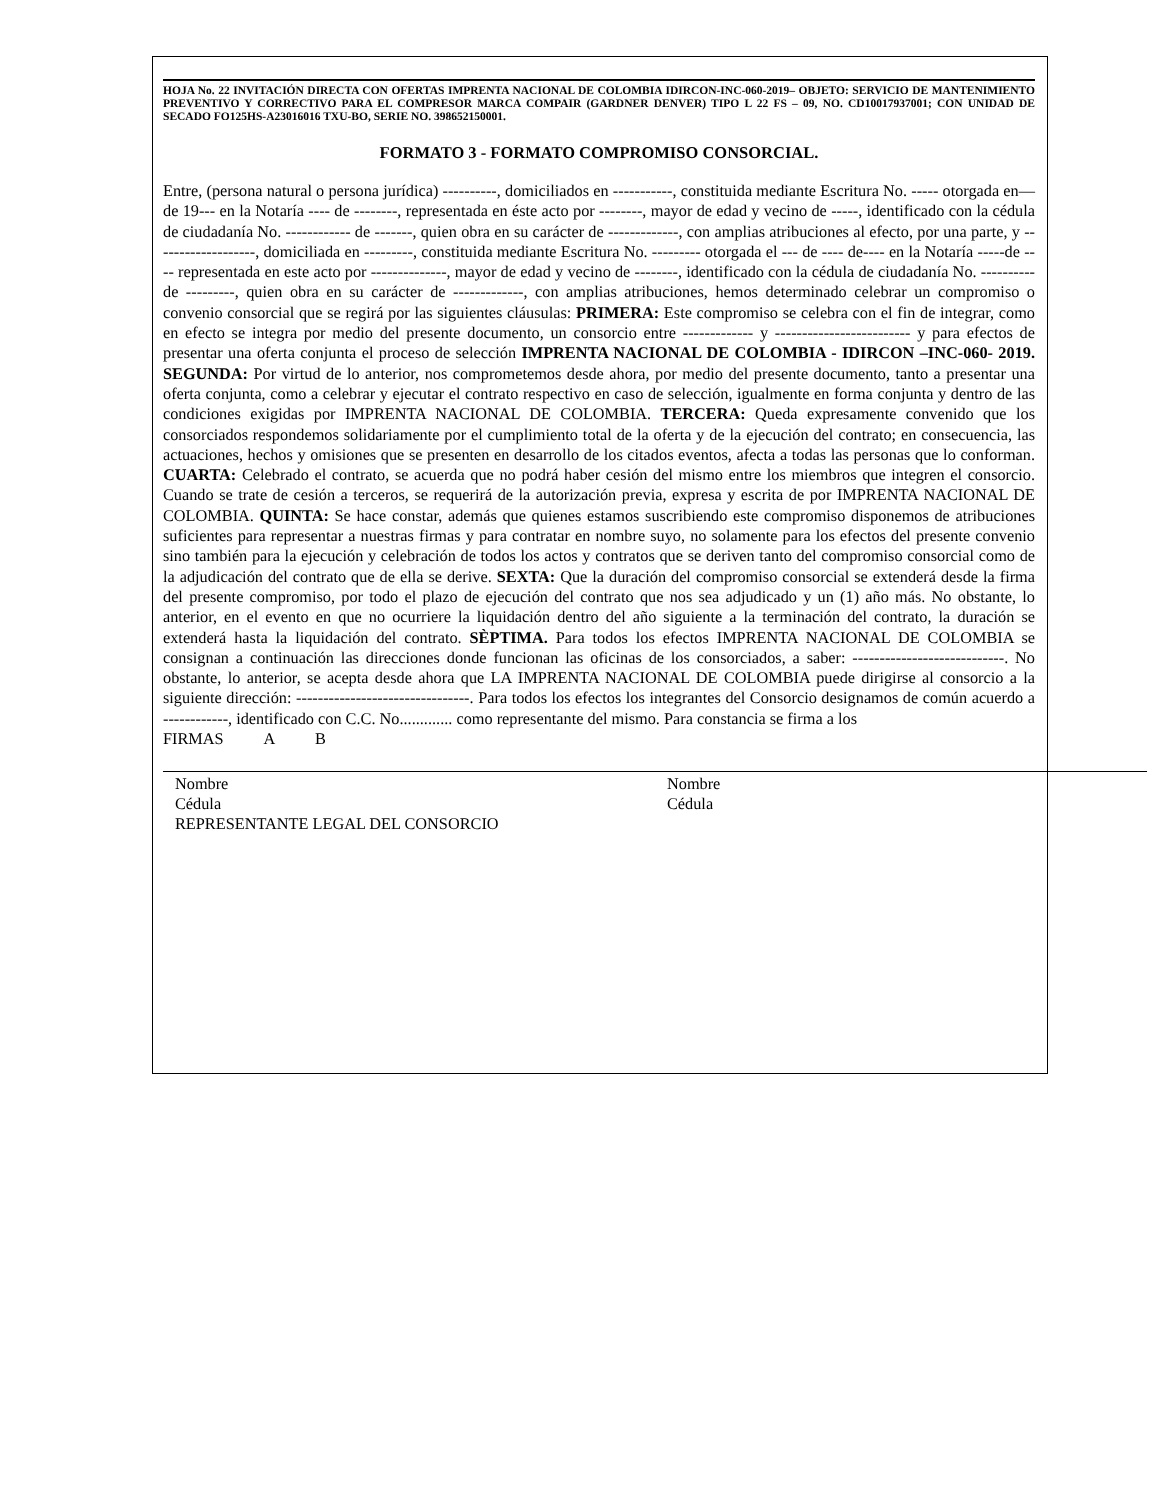HOJA No. 22 INVITACIÓN DIRECTA CON OFERTAS IMPRENTA NACIONAL DE COLOMBIA IDIRCON-INC-060-2019– OBJETO: SERVICIO DE MANTENIMIENTO PREVENTIVO Y CORRECTIVO PARA EL COMPRESOR MARCA COMPAIR (GARDNER DENVER) TIPO L 22 FS – 09, NO. CD10017937001; CON UNIDAD DE SECADO FO125HS-A23016016 TXU-BO, SERIE NO. 398652150001.
FORMATO 3 - FORMATO COMPROMISO CONSORCIAL.
Entre, (persona natural o persona jurídica) ----------, domiciliados en -----------, constituida mediante Escritura No. ----- otorgada en—de 19--- en la Notaría ---- de --------, representada en éste acto por --------, mayor de edad y vecino de -----, identificado con la cédula de ciudadanía No. ------------ de -------, quien obra en su carácter de -------------, con amplias atribuciones al efecto, por una parte, y -------------------, domiciliada en ---------, constituida mediante Escritura No. --------- otorgada el --- de ---- de---- en la Notaría -----de ---- representada en este acto por --------------, mayor de edad y vecino de --------, identificado con la cédula de ciudadanía No. ---------- de ---------, quien obra en su carácter de -------------, con amplias atribuciones, hemos determinado celebrar un compromiso o convenio consorcial que se regirá por las siguientes cláusulas: PRIMERA: Este compromiso se celebra con el fin de integrar, como en efecto se integra por medio del presente documento, un consorcio entre ------------- y ------------------------- y para efectos de presentar una oferta conjunta el proceso de selección IMPRENTA NACIONAL DE COLOMBIA - IDIRCON –INC-060- 2019. SEGUNDA: Por virtud de lo anterior, nos comprometemos desde ahora, por medio del presente documento, tanto a presentar una oferta conjunta, como a celebrar y ejecutar el contrato respectivo en caso de selección, igualmente en forma conjunta y dentro de las condiciones exigidas por IMPRENTA NACIONAL DE COLOMBIA. TERCERA: Queda expresamente convenido que los consorciados respondemos solidariamente por el cumplimiento total de la oferta y de la ejecución del contrato; en consecuencia, las actuaciones, hechos y omisiones que se presenten en desarrollo de los citados eventos, afecta a todas las personas que lo conforman. CUARTA: Celebrado el contrato, se acuerda que no podrá haber cesión del mismo entre los miembros que integren el consorcio. Cuando se trate de cesión a terceros, se requerirá de la autorización previa, expresa y escrita de por IMPRENTA NACIONAL DE COLOMBIA. QUINTA: Se hace constar, además que quienes estamos suscribiendo este compromiso disponemos de atribuciones suficientes para representar a nuestras firmas y para contratar en nombre suyo, no solamente para los efectos del presente convenio sino también para la ejecución y celebración de todos los actos y contratos que se deriven tanto del compromiso consorcial como de la adjudicación del contrato que de ella se derive. SEXTA: Que la duración del compromiso consorcial se extenderá desde la firma del presente compromiso, por todo el plazo de ejecución del contrato que nos sea adjudicado y un (1) año más. No obstante, lo anterior, en el evento en que no ocurriere la liquidación dentro del año siguiente a la terminación del contrato, la duración se extenderá hasta la liquidación del contrato. SÈPTIMA. Para todos los efectos IMPRENTA NACIONAL DE COLOMBIA se consignan a continuación las direcciones donde funcionan las oficinas de los consorciados, a saber: ----------------------------. No obstante, lo anterior, se acepta desde ahora que LA IMPRENTA NACIONAL DE COLOMBIA puede dirigirse al consorcio a la siguiente dirección: --------------------------------. Para todos los efectos los integrantes del Consorcio designamos de común acuerdo a ------------, identificado con C.C. No............. como representante del mismo. Para constancia se firma a los
FIRMAS A B
Nombre
Cédula
REPRESENTANTE LEGAL DEL CONSORCIO
Nombre
Cédula